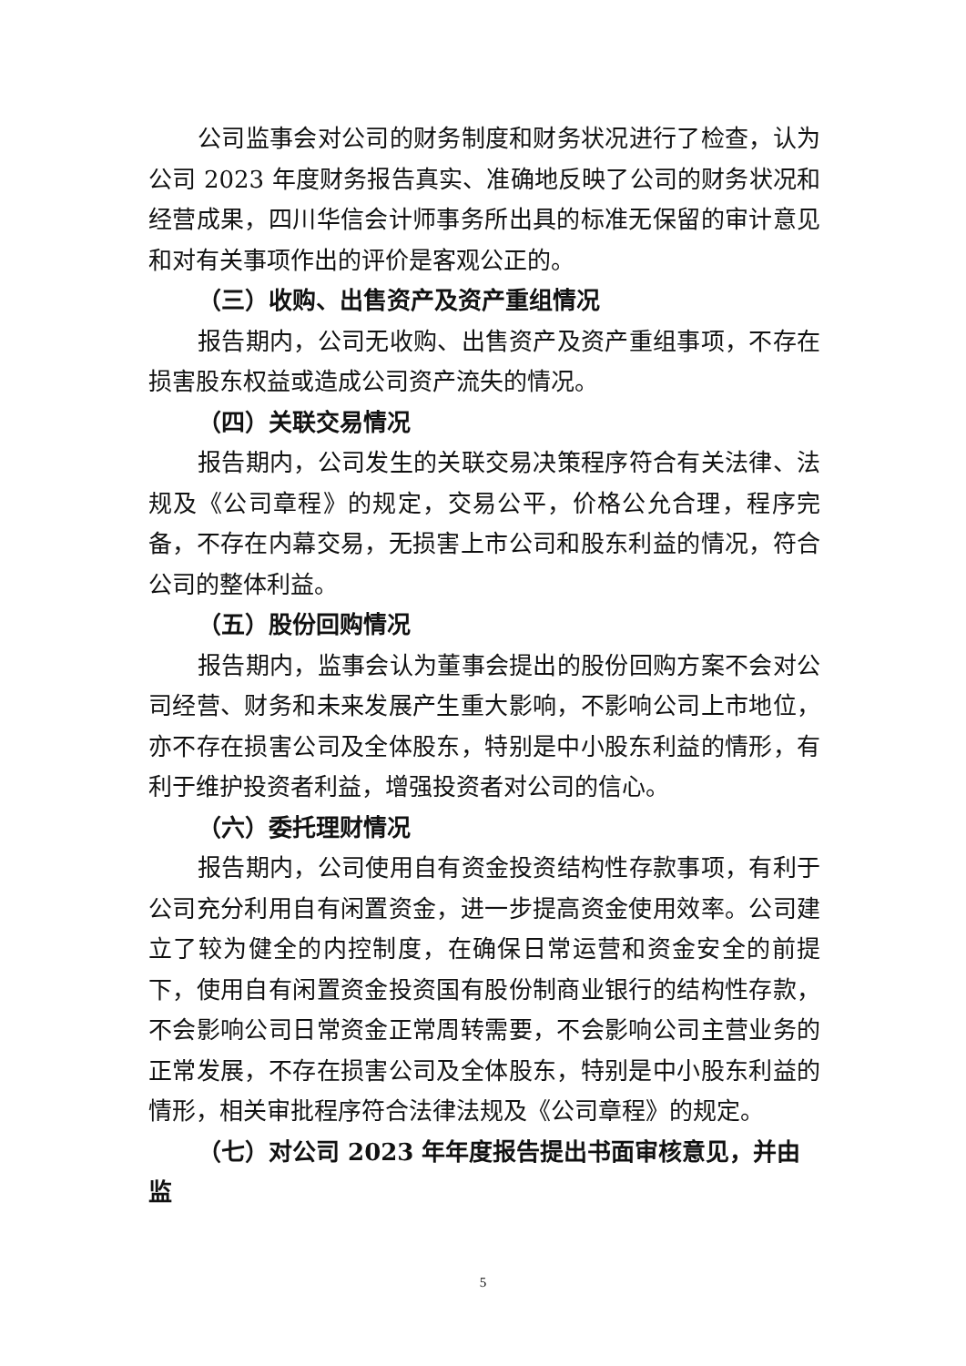公司监事会对公司的财务制度和财务状况进行了检查，认为公司 2023 年度财务报告真实、准确地反映了公司的财务状况和经营成果，四川华信会计师事务所出具的标准无保留的审计意见和对有关事项作出的评价是客观公正的。
（三）收购、出售资产及资产重组情况
报告期内，公司无收购、出售资产及资产重组事项，不存在损害股东权益或造成公司资产流失的情况。
（四）关联交易情况
报告期内，公司发生的关联交易决策程序符合有关法律、法规及《公司章程》的规定，交易公平，价格公允合理，程序完备，不存在内幕交易，无损害上市公司和股东利益的情况，符合公司的整体利益。
（五）股份回购情况
报告期内，监事会认为董事会提出的股份回购方案不会对公司经营、财务和未来发展产生重大影响，不影响公司上市地位，亦不存在损害公司及全体股东，特别是中小股东利益的情形，有利于维护投资者利益，增强投资者对公司的信心。
（六）委托理财情况
报告期内，公司使用自有资金投资结构性存款事项，有利于公司充分利用自有闲置资金，进一步提高资金使用效率。公司建立了较为健全的内控制度，在确保日常运营和资金安全的前提下，使用自有闲置资金投资国有股份制商业银行的结构性存款，不会影响公司日常资金正常周转需要，不会影响公司主营业务的正常发展，不存在损害公司及全体股东，特别是中小股东利益的情形，相关审批程序符合法律法规及《公司章程》的规定。
（七）对公司 2023 年年度报告提出书面审核意见，并由监
5